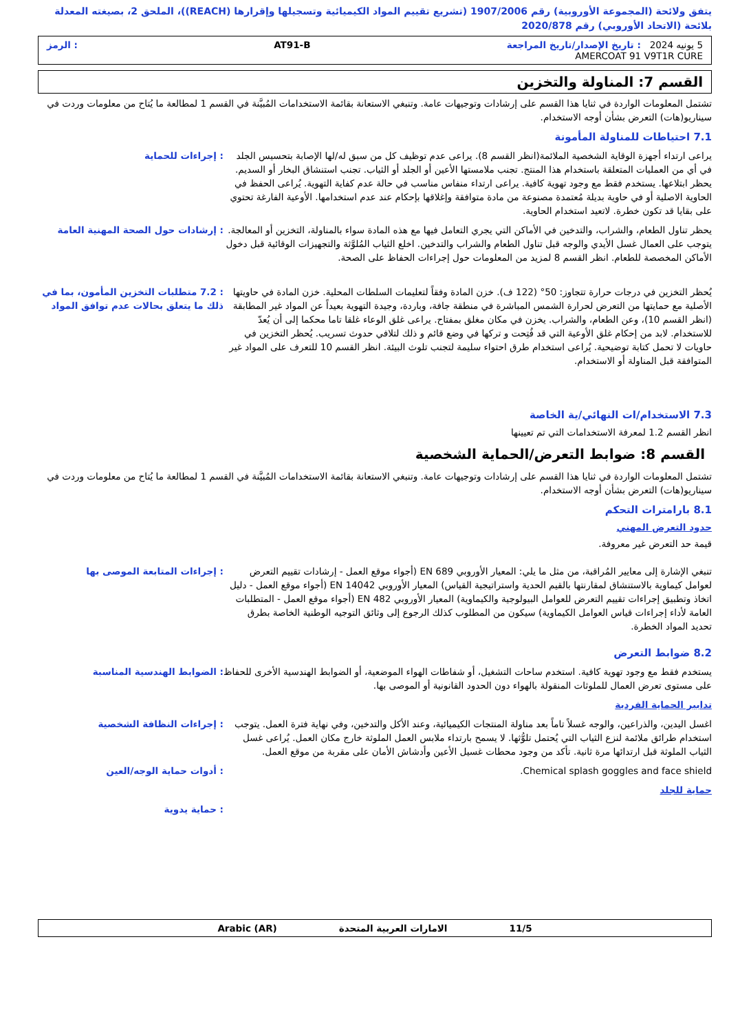يتفق ولائحة (المجموعة الأوروبية) رقم 1907/2006 (تشريع تقييم المواد الكيميائية وتسجيلها وإقرارها (REACH))، الملحق 2، بصيغته المعدلة بلائحة (الاتحاد الأوروبي) رقم 2020/878
5 يونيه 2024 : تاريخ الإصدار/تاريخ المراجعة AT91-B: الرمز
AMERCOAT 91 V9T1R CURE
القسم 7: المناولة والتخزين
تشتمل المعلومات الواردة في ثنايا هذا القسم على إرشادات وتوجيهات عامة. وتنبغي الاستعانة بقائمة الاستخدامات المُبيَّنة في القسم 1 لمطالعة ما يُتاح من معلومات وردت في سيناريو(هات) التعرض بشأن أوجه الاستخدام.
7.1 احتياطات للمناولة المأمونة
يراعى ارتداء أجهزة الوقاية الشخصية الملائمة(انظر القسم 8). يراعى عدم توظيف كل من سبق له/لها الإصابة بتحسيس الجلد في أي من العمليات المتعلقة باستخدام هذا المنتج. تجنب ملامستها الأعين أو الجلد أو الثياب. تجنب استنشاق البخار أو السديم. يحظر ابتلاعها. يستخدم فقط مع وجود تهوية كافية. يراعى ارتداء منفاس مناسب في حالة عدم كفاية التهوية. يُراعى الحفظ في الحاوية الاصلية أو في حاوية بديلة مُعتمدة مصنوعة من مادة متوافقة وإغلاقها بإحكام عند عدم استخدامها. الأوعية الفارغة تحتوي على بقايا قد تكون خطرة. لاتعيد استخدام الحاوية.
: إجراءات للحماية
يحظر تناول الطعام، والشراب، والتدخين في الأماكن التي يجري التعامل فيها مع هذه المادة سواء بالمناولة، التخزين أو المعالجة. يتوجب على العمال غسل الأيدي والوجه قبل تناول الطعام والشراب والتدخين. اخلع الثياب المُلوَّثة والتجهيزات الوقائية قبل دخول الأماكن المخصصة للطعام. انظر القسم 8 لمزيد من المعلومات حول إجراءات الحفاظ على الصحة.
: إرشادات حول الصحة المهنية العامة
يُحظر التخزين في درجات حرارة تتجاوز: 50° (122 ف). خزن المادة وفقاً لتعليمات السلطات المحلية. خزن المادة في حاويتها الأصلية مع حمايتها من التعرض لحرارة الشمس المباشرة في منطقة جافة، وباردة، وجيدة التهوية بعيداً عن المواد غير المطابقة (انظر القسم 10)، وعن الطعام، والشراب. يخزن في مكان مغلق بمفتاح. يراعى غلق الوعاء غلقا تاما محكما إلى أن يُعدّ للاستخدام. لابد من إحكام غلق الأوعية التي قد فُتِحت و تركها في وضع قائم و ذلك لتلافي حدوث تسريب. يُحظر التخزين في حاويات لا تحمل كتابة توضيحية. يُراعى استخدام طرق احتواء سليمة لتجنب تلوث البيئة. انظر القسم 10 للتعرف على المواد غير المتوافقة قبل المناولة أو الاستخدام.
: 7.2 متطلبات التخزين المأمون، بما في ذلك ما يتعلق بحالات عدم توافق المواد
7.3 الاستخدام/ات النهائي/ية الخاصة
انظر القسم 1.2 لمعرفة الاستخدامات التي تم تعيينها
القسم 8: ضوابط التعرض/الحماية الشخصية
تشتمل المعلومات الواردة في ثنايا هذا القسم على إرشادات وتوجيهات عامة. وتنبغي الاستعانة بقائمة الاستخدامات المُبيَّنة في القسم 1 لمطالعة ما يُتاح من معلومات وردت في سيناريو(هات) التعرض بشأن أوجه الاستخدام.
8.1 بارامترات التحكم
حدود التعرض المهني
قيمة حد التعرض غير معروفة.
تنبغي الإشارة إلى معايير المُراقبة، من مثل ما يلي: المعيار الأوروبي EN 689 (أجواء موقع العمل - إرشادات تقييم التعرض لعوامل كيماوية بالاستنشاق لمقارنتها بالقيم الحدية واستراتيجية القياس) المعيار الأوروبي EN 14042 (أجواء موقع العمل - دليل اتخاذ وتطبيق إجراءات تقييم التعرض للعوامل البيولوجية والكيماوية) المعيار الأوروبي EN 482 (أجواء موقع العمل - المتطلبات العامة لأداء إجراءات قياس العوامل الكيماوية) سيكون من المطلوب كذلك الرجوع إلى وثائق التوجيه الوطنية الخاصة بطرق تحديد المواد الخطرة.
: إجراءات المتابعة الموصى بها
8.2 ضوابط التعرض
يستخدم فقط مع وجود تهوية كافية. استخدم ساحات التشغيل، أو شفاطات الهواء الموضعية، أو الضوابط الهندسية الأخرى للحفاظ على مستوى تعرض العمال للملوثات المنقولة بالهواء دون الحدود القانونية أو الموصى بها.
: الضوابط الهندسية المناسبة
تدابير الحماية الفردية
اغسل اليدين، والذراعين، والوجه غسلاً تاماً بعد مناولة المنتجات الكيميائية، وعند الأكل والتدخين، وفي نهاية فترة العمل. يتوجب استخدام طرائق ملائمة لنزع الثياب التي يُحتمل تلوُّثها. لا يسمح بارتداء ملابس العمل الملوثة خارج مكان العمل. يُراعى غسل الثياب الملوثة قبل ارتدائها مرة ثانية. تأكد من وجود محطات غسيل الأعين وأدشاش الأمان على مقربة من موقع العمل.
: إجراءات النظافة الشخصية
Chemical splash goggles and face shield.
: أدوات حماية الوجه/العين
حماية للجلد
: حماية يدوية
11/5 الامارات العربية المتحدة Arabic (AR)